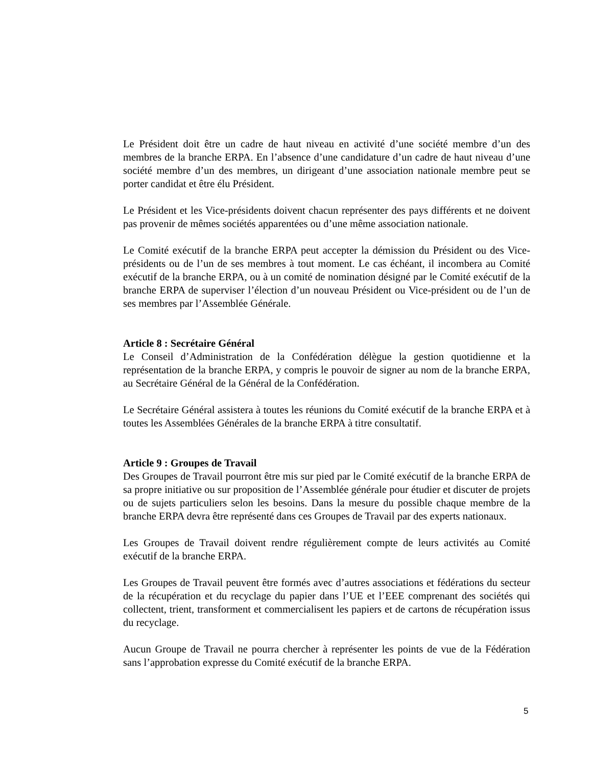Le Président doit être un cadre de haut niveau en activité d’une société membre d’un des membres de la branche ERPA. En l’absence d’une candidature d’un cadre de haut niveau d’une société membre d’un des membres, un dirigeant d’une association nationale membre peut se porter candidat et être élu Président.
Le Président et les Vice-présidents doivent chacun représenter des pays différents et ne doivent pas provenir de mêmes sociétés apparentées ou d’une même association nationale.
Le Comité exécutif de la branche ERPA peut accepter la démission du Président ou des Vice-présidents ou de l’un de ses membres à tout moment. Le cas échéant, il incombera au Comité exécutif de la branche ERPA, ou à un comité de nomination désigné par le Comité exécutif de la branche ERPA de superviser l’élection d’un nouveau Président ou Vice-président ou de l’un de ses membres par l’Assemblée Générale.
Article 8 : Secrétaire Général
Le Conseil d’Administration de la Confédération délègue la gestion quotidienne et la représentation de la branche ERPA, y compris le pouvoir de signer au nom de la branche ERPA, au Secrétaire Général de la Général de la Confédération.
Le Secrétaire Général assistera à toutes les réunions du Comité exécutif de la branche ERPA et à toutes les Assemblées Générales de la branche ERPA à titre consultatif.
Article 9 : Groupes de Travail
Des Groupes de Travail pourront être mis sur pied par le Comité exécutif de la branche ERPA de sa propre initiative ou sur proposition de l’Assemblée générale pour étudier et discuter de projets ou de sujets particuliers selon les besoins. Dans la mesure du possible chaque membre de la branche ERPA devra être représenté dans ces Groupes de Travail par des experts nationaux.
Les Groupes de Travail doivent rendre régulièrement compte de leurs activités au Comité exécutif de la branche ERPA.
Les Groupes de Travail peuvent être formés avec d’autres associations et fédérations du secteur de la récupération et du recyclage du papier dans l’UE et l’EEE comprenant des sociétés qui collectent, trient, transforment et commercialisent les papiers et de cartons de récupération issus du recyclage.
Aucun Groupe de Travail ne pourra chercher à représenter les points de vue de la Fédération sans l’approbation expresse du Comité exécutif de la branche ERPA.
5